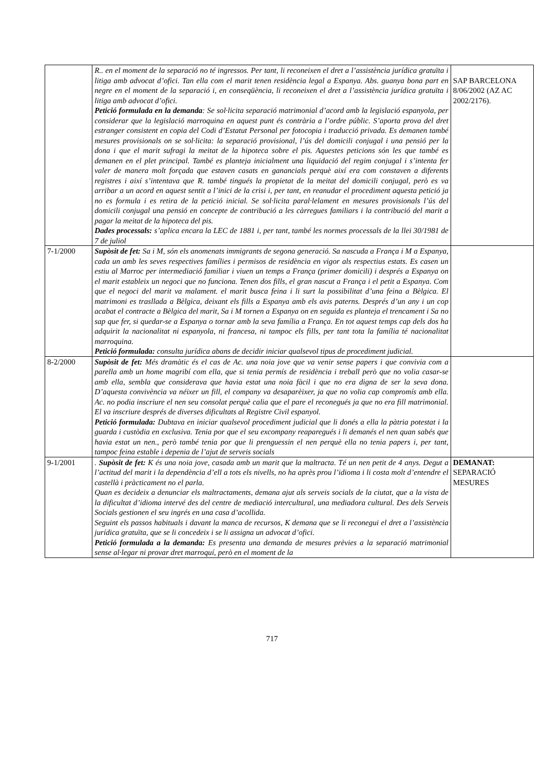| | R.. en el moment de la separació no té ingressos. Per tant, li reconeixen el dret a l’assistència jurídica gratuïta i litiga amb advocat d’ofici. Tan ella com el marit tenen residència legal a Espanya. Abs. guanya bona part en negre en el moment de la separació i, en conseqüència, li reconeixen el dret a l’assistència jurídica gratuïta i litiga amb advocat d’ofici. Petició formulada en la demanda : Se sol·licita separació matrimonial d’acord amb la legislació espanyola, per considerar que la legislació marroquina en aquest punt és contrària a l’ordre públic. S’aporta prova del dret estranger consistent en copia del Codi d’Estatut Personal per fotocopia i traducció privada. Es demanen també mesures provisionals on se sol·licita: la separació provisional, l’ús del domicili conjugal i una pensió per la dona i que el marit sufragi la meitat de la hipoteca sobre el pis. Aquestes peticions són les que també es demanen en el plet principal. També es planteja inicialment una liquidació del regim conjugal i s’intenta fer valer de manera molt forçada que estaven casats en ganancials perquè així era com constaven a diferents registres i així s’intentava que R. també tingués la propietat de la meitat del domicili conjugal, però es va arribar a un acord en aquest sentit a l’inici de la crisi i, per tant, en reanudar el procediment aquesta petició ja no es formula i es retira de la petició inicial. Se sol·licita paral·lelament en mesures provisionals l’ús del domicili conjugal una pensió en concepte de contribució a les càrregues familiars i la contribució del marit a pagar la meitat de la hipoteca del pis. Dades processals: s’aplica encara la LEC de 1881 i, per tant, també les normes processals de la llei 30/1981 de 7 de juliol | SAP BARCELONA 8/06/2002 (AZ AC 2002/2176). |
| 7-1/2000 | Supòsit de fet: Sa i M, són els anomenats immigrants de segona generació. Sa nascuda a França i M a Espanya, cada un amb les seves respectives famílies i permisos de residència en vigor als respectius estats. Es casen un estiu al Marroc per intermediació familiar i viuen un temps a França (primer domicili) i després a Espanya on el marit estableix un negoci que no funciona. Tenen dos fills, el gran nascut a França i el petit a Espanya. Com que el negoci del marit va malament. el marit busca feina i li surt la possibilitat d’una feina a Bèlgica. El matrimoni es trasllada a Bèlgica, deixant els fills a Espanya amb els avis paterns. Després d’un any i un cop acabat el contracte a Bèlgica del marit, Sa i M tornen a Espanya on en seguida es planteja el trencament i Sa no sap que fer, si quedar-se a Espanya o tornar amb la seva família a França. En tot aquest temps cap dels dos ha adquirit la nacionalitat ni espanyola, ni francesa, ni tampoc els fills, per tant tota la família té nacionalitat marroquina. Petició formulada: consulta jurídica abans de decidir iniciar qualsevol tipus de procediment judicial. | |
| 8-2/2000 | Supòsit de fet: Més dramàtic és el cas de Ac. una noia jove que va venir sense papers i que convivia com a parella amb un home magribí com ella, que si tenia permís de residència i treball però que no volia casar-se amb ella, sembla que considerava que havia estat una noia fàcil i que no era digna de ser la seva dona. D’aquesta convivència va néixer un fill, el company va desaparèixer, ja que no volia cap compromís amb ella. Ac. no podia inscriure el nen seu consolat perquè calia que el pare el reconegués ja que no era fill matrimonial. El va inscriure després de diverses dificultats al Registre Civil espanyol. Petició formulada: Dubtava en iniciar qualsevol procediment judicial que li donés a ella la pàtria potestat i la guarda i custòdia en exclusiva. Tenia por que el seu excompany reaparegués i li demanés el nen quan sabés que havia estat un nen., però també tenia por que li prenguessin el nen perquè ella no tenia papers i, per tant, tampoc feina estable i depenia de l’ajut de serveis socials | |
| 9-1/2001 | . Supòsit de fet: K és una noia jove, casada amb un marit que la maltracta. Té un nen petit de 4 anys. Degut a l’actitud del marit i la dependència d’ell a tots els nivells, no ha après prou l’idioma i li costa molt d’entendre el castellà i pràcticament no el parla. Quan es decideix a denunciar els maltractaments, demana ajut als serveis socials de la ciutat, que a la vista de la dificultat d’idioma intervé des del centre de mediació intercultural, una mediadora cultural. Des dels Serveis Socials gestionen el seu ingrés en una casa d’acollida. Seguint els passos habituals i davant la manca de recursos, K demana que se li reconegui el dret a l’assistència jurídica gratuïta, que se li concedeix i se li assigna un advocat d’ofici. Petició formulada a la demanda: Es presenta una demanda de mesures prèvies a la separació matrimonial sense al·legar ni provar dret marroquí, però en el moment de la | DEMANAT: SEPARACIÓ MESURES |
717